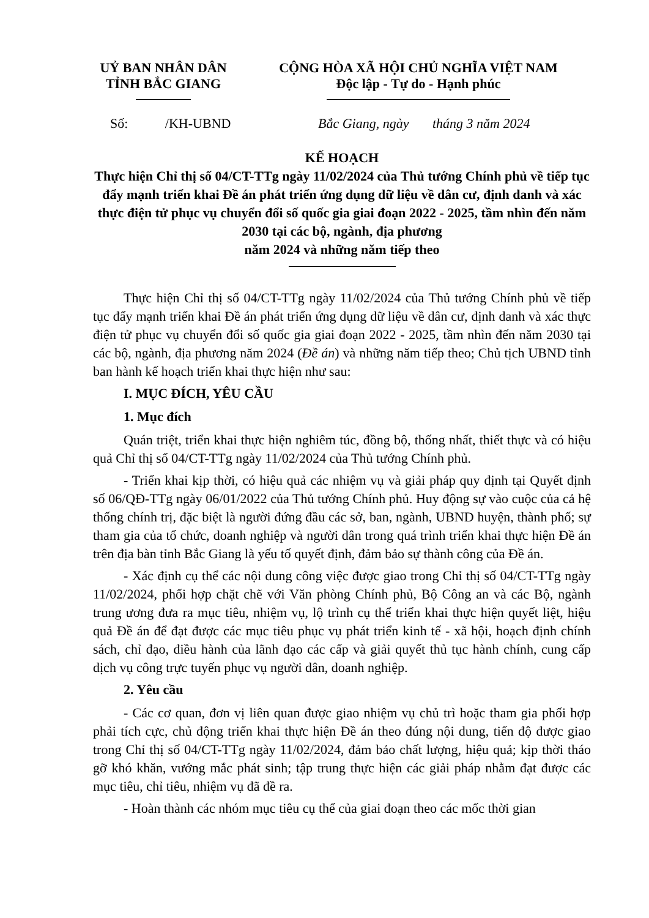UỶ BAN NHÂN DÂN
TỈNH BẮC GIANG
CỘNG HÒA XÃ HỘI CHỦ NGHĨA VIỆT NAM
Độc lập - Tự do - Hạnh phúc
Số: /KH-UBND Bắc Giang, ngày tháng 3 năm 2024
KẾ HOẠCH
Thực hiện Chỉ thị số 04/CT-TTg ngày 11/02/2024 của Thủ tướng Chính phủ về tiếp tục đẩy mạnh triển khai Đề án phát triển ứng dụng dữ liệu về dân cư, định danh và xác thực điện tử phục vụ chuyển đổi số quốc gia giai đoạn 2022 - 2025, tầm nhìn đến năm 2030 tại các bộ, ngành, địa phương
năm 2024 và những năm tiếp theo
Thực hiện Chỉ thị số 04/CT-TTg ngày 11/02/2024 của Thủ tướng Chính phủ về tiếp tục đẩy mạnh triển khai Đề án phát triển ứng dụng dữ liệu về dân cư, định danh và xác thực điện tử phục vụ chuyển đổi số quốc gia giai đoạn 2022 - 2025, tầm nhìn đến năm 2030 tại các bộ, ngành, địa phương năm 2024 (Đề án) và những năm tiếp theo; Chủ tịch UBND tỉnh ban hành kế hoạch triển khai thực hiện như sau:
I. MỤC ĐÍCH, YÊU CẦU
1. Mục đích
Quán triệt, triển khai thực hiện nghiêm túc, đồng bộ, thống nhất, thiết thực và có hiệu quả Chỉ thị số 04/CT-TTg ngày 11/02/2024 của Thủ tướng Chính phủ.
- Triển khai kịp thời, có hiệu quả các nhiệm vụ và giải pháp quy định tại Quyết định số 06/QĐ-TTg ngày 06/01/2022 của Thủ tướng Chính phủ. Huy động sự vào cuộc của cả hệ thống chính trị, đặc biệt là người đứng đầu các sở, ban, ngành, UBND huyện, thành phố; sự tham gia của tổ chức, doanh nghiệp và người dân trong quá trình triển khai thực hiện Đề án trên địa bàn tỉnh Bắc Giang là yếu tố quyết định, đảm bảo sự thành công của Đề án.
- Xác định cụ thể các nội dung công việc được giao trong Chỉ thị số 04/CT-TTg ngày 11/02/2024, phối hợp chặt chẽ với Văn phòng Chính phủ, Bộ Công an và các Bộ, ngành trung ương đưa ra mục tiêu, nhiệm vụ, lộ trình cụ thể triển khai thực hiện quyết liệt, hiệu quả Đề án để đạt được các mục tiêu phục vụ phát triển kinh tế - xã hội, hoạch định chính sách, chỉ đạo, điều hành của lãnh đạo các cấp và giải quyết thủ tục hành chính, cung cấp dịch vụ công trực tuyến phục vụ người dân, doanh nghiệp.
2. Yêu cầu
- Các cơ quan, đơn vị liên quan được giao nhiệm vụ chủ trì hoặc tham gia phối hợp phải tích cực, chủ động triển khai thực hiện Đề án theo đúng nội dung, tiến độ được giao trong Chỉ thị số 04/CT-TTg ngày 11/02/2024, đảm bảo chất lượng, hiệu quả; kịp thời tháo gỡ khó khăn, vướng mắc phát sinh; tập trung thực hiện các giải pháp nhằm đạt được các mục tiêu, chỉ tiêu, nhiệm vụ đã đề ra.
- Hoàn thành các nhóm mục tiêu cụ thể của giai đoạn theo các mốc thời gian